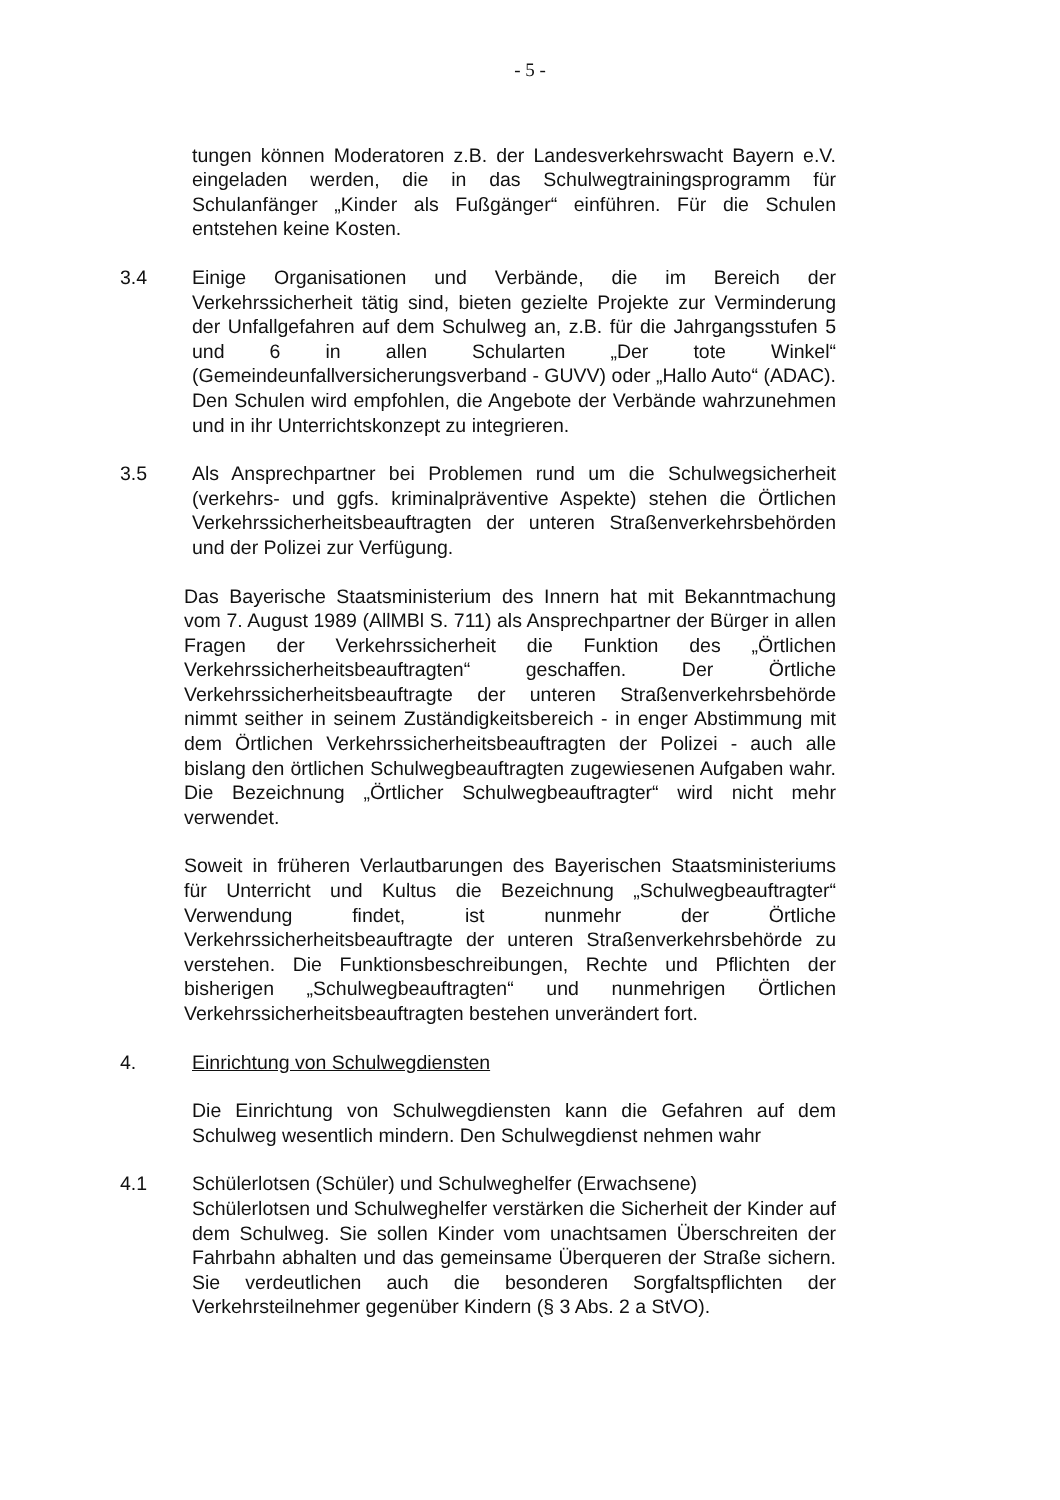- 5 -
tungen können Moderatoren z.B. der Landesverkehrswacht Bayern e.V. eingeladen werden, die in das Schulwegtrainingsprogramm für Schulanfänger „Kinder als Fußgänger“ einführen. Für die Schulen entstehen keine Kosten.
3.4 Einige Organisationen und Verbände, die im Bereich der Verkehrssicherheit tätig sind, bieten gezielte Projekte zur Verminderung der Unfallgefahren auf dem Schulweg an, z.B. für die Jahrgangsstufen 5 und 6 in allen Schularten „Der tote Winkel“ (Gemeindeunfallversicherungsverband - GUVV) oder „Hallo Auto“ (ADAC). Den Schulen wird empfohlen, die Angebote der Verbände wahrzunehmen und in ihr Unterrichtskonzept zu integrieren.
3.5 Als Ansprechpartner bei Problemen rund um die Schulwegsicherheit (verkehrs- und ggfs. kriminalpräventive Aspekte) stehen die Örtlichen Verkehrssicherheitsbeauftragten der unteren Straßenverkehrsbehörden und der Polizei zur Verfügung.
Das Bayerische Staatsministerium des Innern hat mit Bekanntmachung vom 7. August 1989 (AllMBl S. 711) als Ansprechpartner der Bürger in allen Fragen der Verkehrssicherheit die Funktion des „Örtlichen Verkehrssicherheitsbeauftragten“ geschaffen. Der Örtliche Verkehrssicherheitsbeauftragte der unteren Straßenverkehrsbehörde nimmt seither in seinem Zuständigkeitsbereich - in enger Abstimmung mit dem Örtlichen Verkehrssicherheitsbeauftragten der Polizei - auch alle bislang den örtlichen Schulwegbeauftragten zugewiesenen Aufgaben wahr. Die Bezeichnung „Örtlicher Schulwegbeauftragter“ wird nicht mehr verwendet.
Soweit in früheren Verlautbarungen des Bayerischen Staatsministeriums für Unterricht und Kultus die Bezeichnung „Schulwegbeauftragter“ Verwendung findet, ist nunmehr der Örtliche Verkehrssicherheitsbeauftragte der unteren Straßenverkehrsbehörde zu verstehen. Die Funktionsbeschreibungen, Rechte und Pflichten der bisherigen „Schulwegbeauftragten“ und nunmehrigen Örtlichen Verkehrssicherheitsbeauftragten bestehen unverändert fort.
4. Einrichtung von Schulwegdiensten
Die Einrichtung von Schulwegdiensten kann die Gefahren auf dem Schulweg wesentlich mindern. Den Schulwegdienst nehmen wahr
4.1 Schülerlotsen (Schüler) und Schulweghelfer (Erwachsene)
Schülerlotsen und Schulweghelfer verstärken die Sicherheit der Kinder auf dem Schulweg. Sie sollen Kinder vom unachtsamen Überschreiten der Fahrbahn abhalten und das gemeinsame Überqueren der Straße sichern. Sie verdeutlichen auch die besonderen Sorgfaltspflichten der Verkehrsteilnehmer gegenüber Kindern (§ 3 Abs. 2 a StVO).